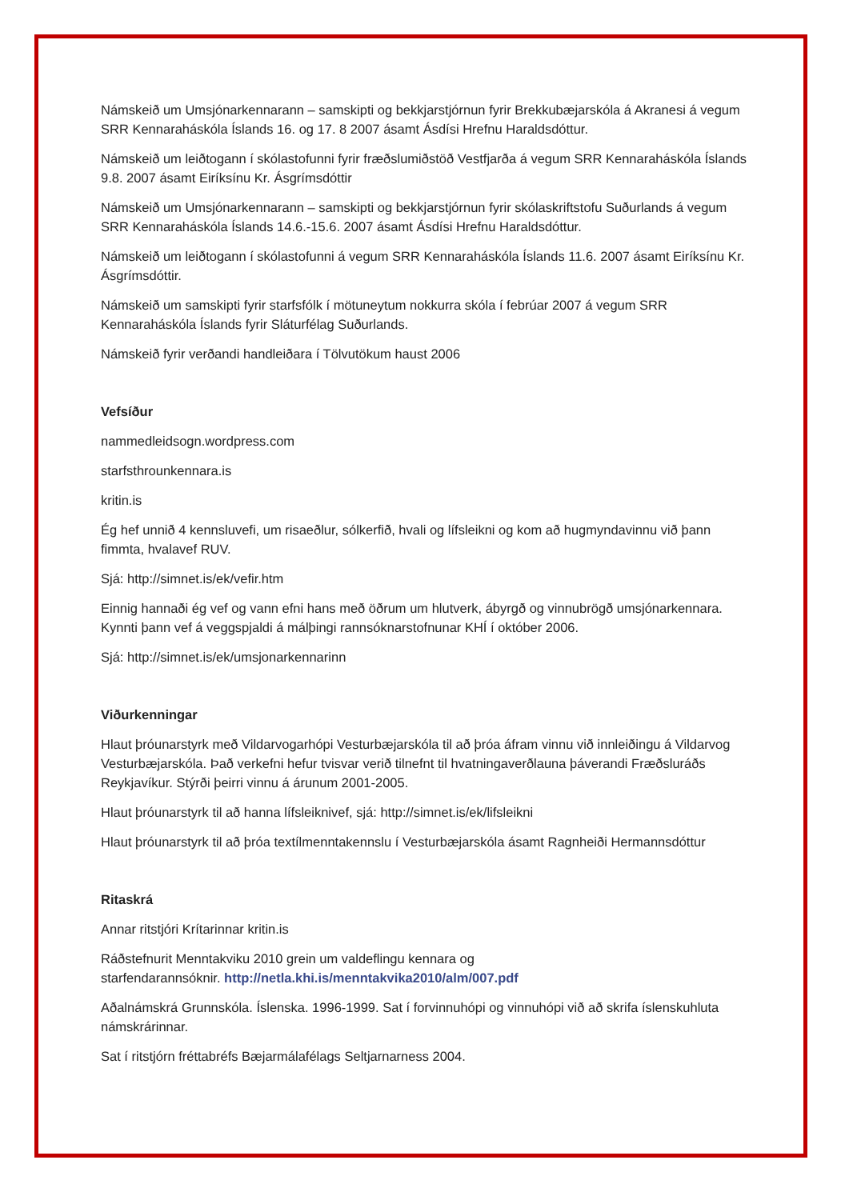Námskeið um Umsjónarkennarann – samskipti og bekkjarstjórnun fyrir Brekkubæjarskóla á Akranesi á vegum SRR Kennaraháskóla Íslands 16. og 17. 8 2007 ásamt Ásdísi Hrefnu Haraldsdóttur.
Námskeið um leiðtogann í skólastofunni fyrir fræðslumiðstöð Vestfjarða á vegum SRR Kennaraháskóla Íslands 9.8. 2007 ásamt Eiríksínu Kr. Ásgrímsdóttir
Námskeið um Umsjónarkennarann – samskipti og bekkjarstjórnun fyrir skólaskriftstofu Suðurlands á vegum SRR Kennaraháskóla Íslands 14.6.-15.6. 2007 ásamt Ásdísi Hrefnu Haraldsdóttur.
Námskeið um leiðtogann í skólastofunni á vegum SRR Kennaraháskóla Íslands 11.6. 2007 ásamt Eiríksínu Kr. Ásgrímsdóttir.
Námskeið um samskipti fyrir starfsfólk í mötuneytum nokkurra skóla í febrúar 2007 á vegum SRR Kennaraháskóla Íslands fyrir Sláturfélag Suðurlands.
Námskeið fyrir verðandi handleiðara í Tölvutökum haust 2006
Vefsíður
nammedleidsogn.wordpress.com
starfsthrounkennara.is
kritin.is
Ég hef unnið 4 kennsluvefi, um risaeðlur, sólkerfið, hvali og lífsleikni og kom að hugmyndavinnu við þann fimmta, hvalavef RUV.
Sjá: http://simnet.is/ek/vefir.htm
Einnig hannaði ég vef og vann efni hans með öðrum um hlutverk, ábyrgð og vinnubrögð umsjónarkennara. Kynnti þann vef á veggspjaldi á málþingi rannsóknarstofnunar KHÍ í október 2006.
Sjá: http://simnet.is/ek/umsjonarkennarinn
Viðurkenningar
Hlaut þróunarstyrk með Vildarvogarhópi Vesturbæjarskóla til að þróa áfram vinnu við innleiðingu á Vildarvog Vesturbæjarskóla. Það verkefni hefur tvisvar verið tilnefnt til hvatningaverðlauna þáverandi Fræðsluráðs Reykjavíkur. Stýrði þeirri vinnu á árunum 2001-2005.
Hlaut þróunarstyrk til að hanna lífsleiknivef, sjá: http://simnet.is/ek/lifsleikni
Hlaut þróunarstyrk til að þróa textílmenntakennslu í Vesturbæjarskóla ásamt Ragnheiði Hermannsdóttur
Ritaskrá
Annar ritstjóri Krítarinnar kritin.is
Ráðstefnurit Menntakviku 2010 grein um valdeflingu kennara og
starfendarannsóknir. http://netla.khi.is/menntakvika2010/alm/007.pdf
Aðalnámskrá Grunnskóla. Íslenska. 1996-1999. Sat í forvinnuhópi og vinnuhópi við að skrifa íslenskuhluta námskrárinnar.
Sat í ritstjórn fréttabréfs Bæjarmálafélags Seltjarnarness 2004.